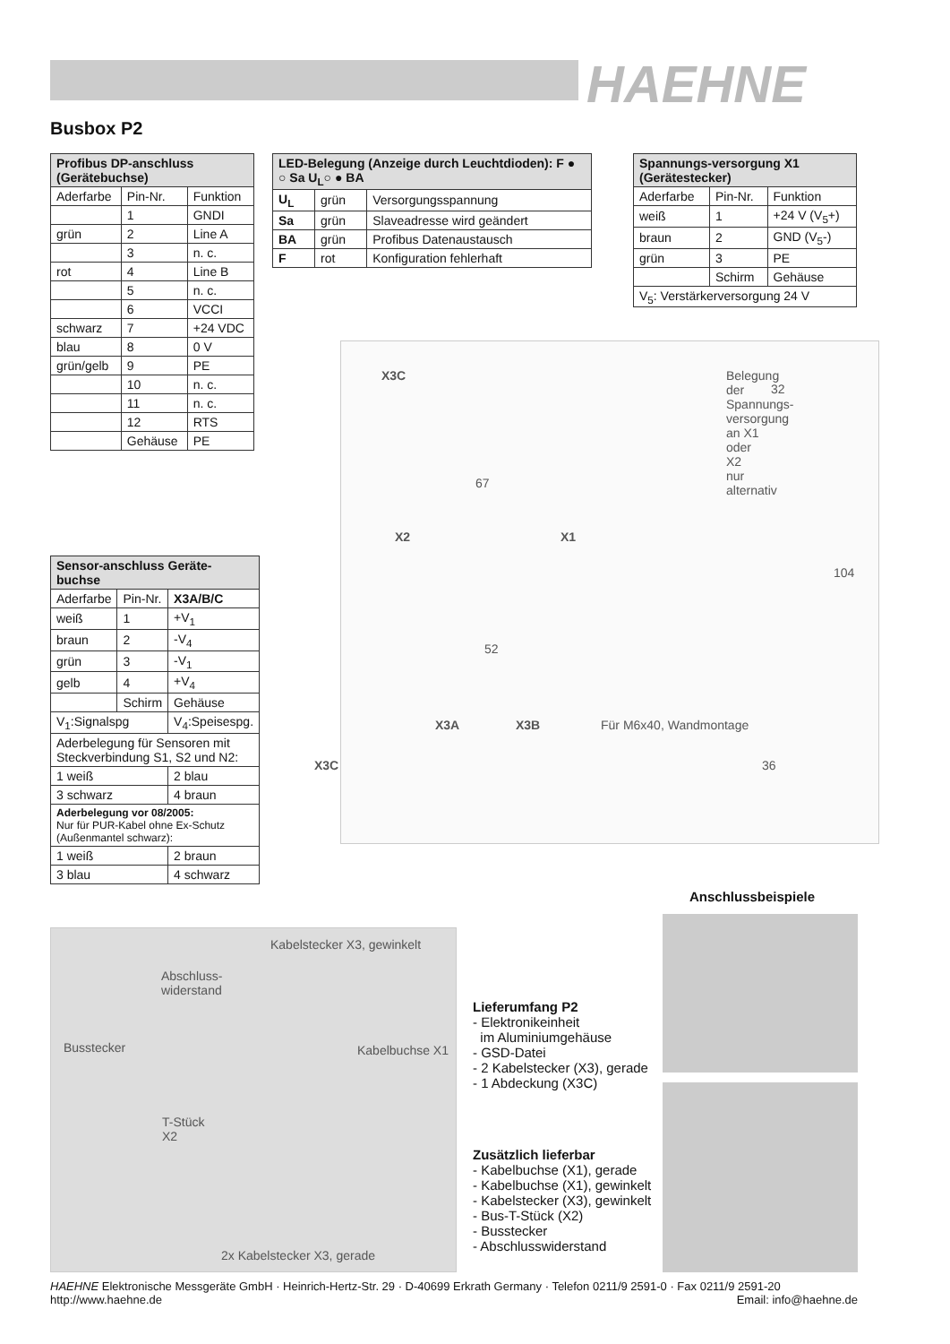HAEHNE
Busbox P2
| Profibus DP-anschluss (Gerätebuchse) | | |
| --- | --- | --- |
| Aderfarbe | Pin-Nr. | Funktion |
| | 1 | GNDI |
| grün | 2 | Line A |
| | 3 | n. c. |
| rot | 4 | Line B |
| | 5 | n. c. |
| | 6 | VCCI |
| schwarz | 7 | +24 VDC |
| blau | 8 | 0 V |
| grün/gelb | 9 | PE |
| | 10 | n. c. |
| | 11 | n. c. |
| | 12 | RTS |
| | Gehäuse | PE |
| LED-Belegung (Anzeige durch Leuchtdioden): F ● ○ Sa U<sub>L</sub>○ ● BA | | |
| --- | --- | --- |
| U<sub>L</sub> | grün | Versorgungsspannung |
| Sa | grün | Slaveadresse wird geändert |
| BA | grün | Profibus Datenaustausch |
| F | rot | Konfiguration fehlerhaft |
| Spannungs-versorgung X1 (Gerätestecker) | | |
| --- | --- | --- |
| Aderfarbe | Pin-Nr. | Funktion |
| weiß | 1 | +24 V (V<sub>5</sub>+) |
| braun | 2 | GND (V<sub>5</sub>-) |
| grün | 3 | PE |
| | Schirm | Gehäuse |
| V<sub>5</sub>: Verstärkerversorgung 24 V | | |
X3C Belegung der Spannungs-versorgung an X1 oder X2 nur alternativ
67
X2 X1
52
X3A X3B Für M6x40, Wandmontage
X3C
32
104
36
| Sensor-anschluss Geräte-buchse | | |
| --- | --- | --- |
| Aderfarbe | Pin-Nr. | X3A/B/C |
| weiß | 1 | +V<sub>1</sub> |
| braun | 2 | -V<sub>4</sub> |
| grün | 3 | -V<sub>1</sub> |
| gelb | 4 | +V<sub>4</sub> |
| | Schirm | Gehäuse |
| V<sub>1</sub>:Signalspg | | V<sub>4</sub>:Speisespg. |
| Aderbelegung für Sensoren mit Steckverbindung S1, S2 und N2: | | |
| 1 weiß | | 2 blau |
| 3 schwarz | | 4 braun |
| Aderbelegung vor 08/2005: Nur für PUR-Kabel ohne Ex-Schutz (Außenmantel schwarz): | | |
| 1 weiß | | 2 braun |
| 3 blau | | 4 schwarz |
Anschlussbeispiele
Kabelstecker X3, gewinkelt
Abschluss-
widerstand
Busstecker Kabelbuchse X1
T-Stück
X2
2x Kabelstecker X3, gerade
Lieferumfang P2
- Elektronikeinheit
im Aluminiumgehäuse
- GSD-Datei
- 2 Kabelstecker (X3), gerade
- 1 Abdeckung (X3C)
Zusätzlich lieferbar
- Kabelbuchse (X1), gerade
- Kabelbuchse (X1), gewinkelt
- Kabelstecker (X3), gewinkelt
- Bus-T-Stück (X2)
- Busstecker
- Abschlusswiderstand
HAEHNE Elektronische Messgeräte GmbH · Heinrich-Hertz-Str. 29 · D-40699 Erkrath Germany · Telefon 0211/9 2591-0 · Fax 0211/9 2591-20
http://www.haehne.de Email: info@haehne.de